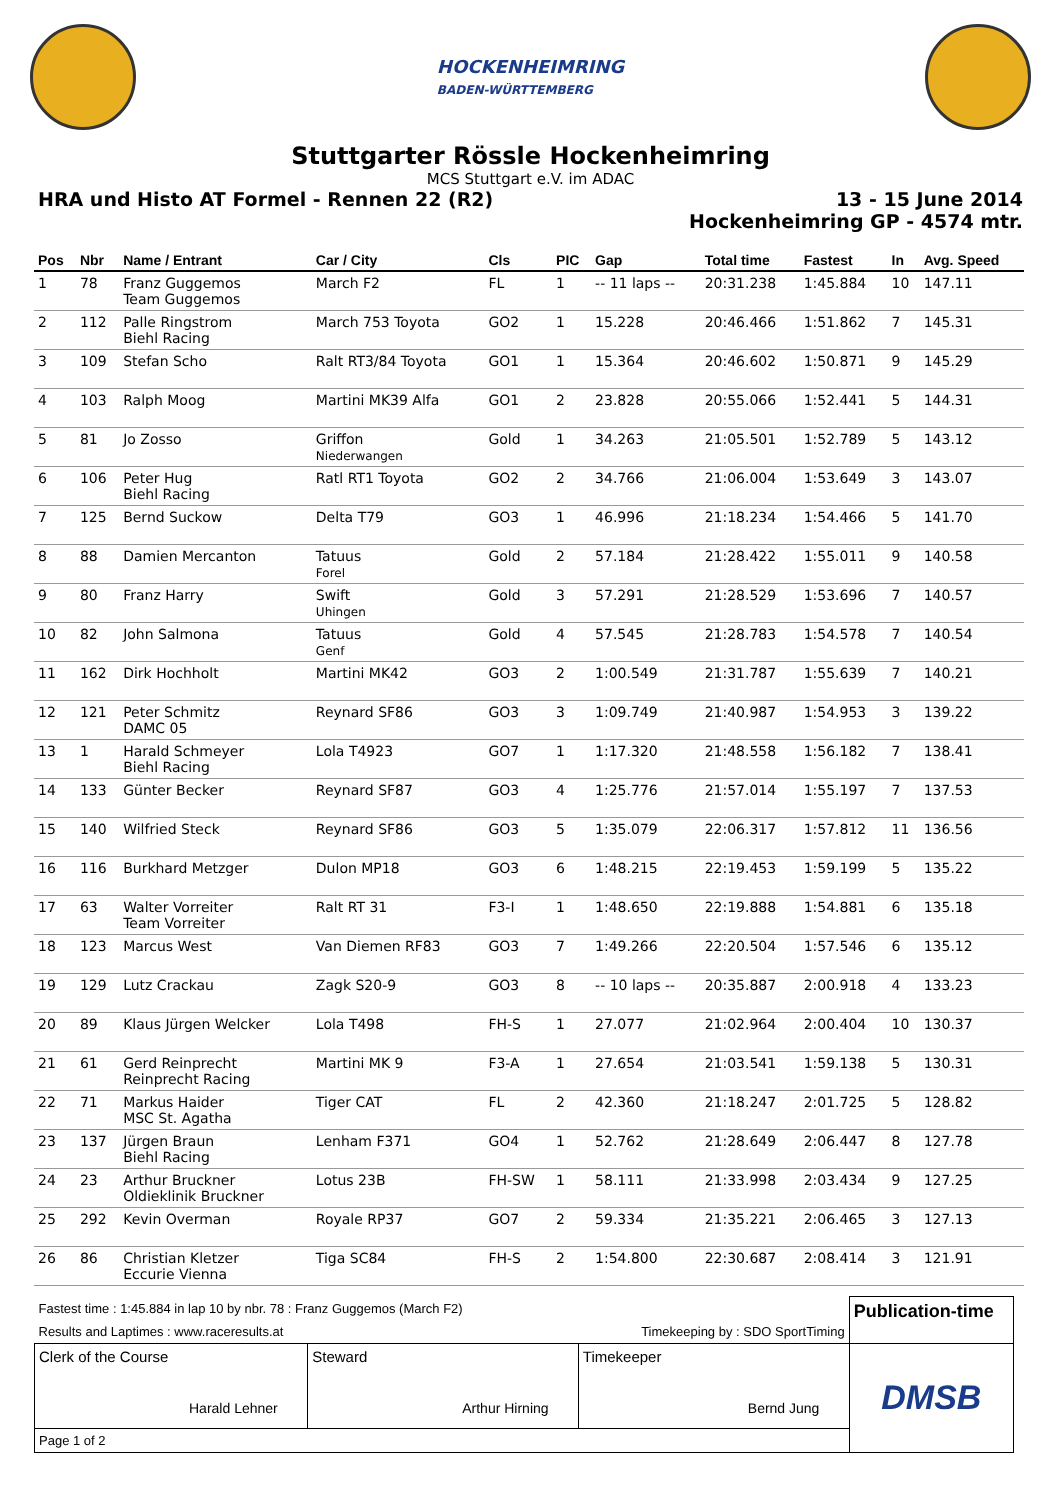HOCKENHEIMRING
BADEN-WÜRTTEMBERG
Stuttgarter Rössle Hockenheimring
MCS Stuttgart e.V. im ADAC
HRA und Histo AT Formel - Rennen 22 (R2)
13 - 15 June 2014
Hockenheimring GP - 4574 mtr.
| Pos | Nbr | Name / Entrant | Car / City | Cls | PIC | Gap | Total time | Fastest | In | Avg. Speed |
| --- | --- | --- | --- | --- | --- | --- | --- | --- | --- | --- |
| 1 | 78 | Franz Guggemos Team Guggemos | March F2 | FL | 1 | -- 11 laps -- | 20:31.238 | 1:45.884 | 10 | 147.11 |
| 2 | 112 | Palle Ringstrom Biehl Racing | March 753 Toyota | GO2 | 1 | 15.228 | 20:46.466 | 1:51.862 | 7 | 145.31 |
| 3 | 109 | Stefan Scho | Ralt RT3/84 Toyota | GO1 | 1 | 15.364 | 20:46.602 | 1:50.871 | 9 | 145.29 |
| 4 | 103 | Ralph Moog | Martini MK39 Alfa | GO1 | 2 | 23.828 | 20:55.066 | 1:52.441 | 5 | 144.31 |
| 5 | 81 | Jo Zosso | Griffon Niederwangen | Gold | 1 | 34.263 | 21:05.501 | 1:52.789 | 5 | 143.12 |
| 6 | 106 | Peter Hug Biehl Racing | Ratl RT1 Toyota | GO2 | 2 | 34.766 | 21:06.004 | 1:53.649 | 3 | 143.07 |
| 7 | 125 | Bernd Suckow | Delta T79 | GO3 | 1 | 46.996 | 21:18.234 | 1:54.466 | 5 | 141.70 |
| 8 | 88 | Damien Mercanton | Tatuus Forel | Gold | 2 | 57.184 | 21:28.422 | 1:55.011 | 9 | 140.58 |
| 9 | 80 | Franz Harry | Swift Uhingen | Gold | 3 | 57.291 | 21:28.529 | 1:53.696 | 7 | 140.57 |
| 10 | 82 | John Salmona | Tatuus Genf | Gold | 4 | 57.545 | 21:28.783 | 1:54.578 | 7 | 140.54 |
| 11 | 162 | Dirk Hochholt | Martini MK42 | GO3 | 2 | 1:00.549 | 21:31.787 | 1:55.639 | 7 | 140.21 |
| 12 | 121 | Peter Schmitz DAMC 05 | Reynard SF86 | GO3 | 3 | 1:09.749 | 21:40.987 | 1:54.953 | 3 | 139.22 |
| 13 | 1 | Harald Schmeyer Biehl Racing | Lola T4923 | GO7 | 1 | 1:17.320 | 21:48.558 | 1:56.182 | 7 | 138.41 |
| 14 | 133 | Günter Becker | Reynard SF87 | GO3 | 4 | 1:25.776 | 21:57.014 | 1:55.197 | 7 | 137.53 |
| 15 | 140 | Wilfried Steck | Reynard SF86 | GO3 | 5 | 1:35.079 | 22:06.317 | 1:57.812 | 11 | 136.56 |
| 16 | 116 | Burkhard Metzger | Dulon MP18 | GO3 | 6 | 1:48.215 | 22:19.453 | 1:59.199 | 5 | 135.22 |
| 17 | 63 | Walter Vorreiter Team Vorreiter | Ralt RT 31 | F3-I | 1 | 1:48.650 | 22:19.888 | 1:54.881 | 6 | 135.18 |
| 18 | 123 | Marcus West | Van Diemen RF83 | GO3 | 7 | 1:49.266 | 22:20.504 | 1:57.546 | 6 | 135.12 |
| 19 | 129 | Lutz Crackau | Zagk S20-9 | GO3 | 8 | -- 10 laps -- | 20:35.887 | 2:00.918 | 4 | 133.23 |
| 20 | 89 | Klaus Jürgen Welcker | Lola T498 | FH-S | 1 | 27.077 | 21:02.964 | 2:00.404 | 10 | 130.37 |
| 21 | 61 | Gerd Reinprecht Reinprecht Racing | Martini MK 9 | F3-A | 1 | 27.654 | 21:03.541 | 1:59.138 | 5 | 130.31 |
| 22 | 71 | Markus Haider MSC St. Agatha | Tiger CAT | FL | 2 | 42.360 | 21:18.247 | 2:01.725 | 5 | 128.82 |
| 23 | 137 | Jürgen Braun Biehl Racing | Lenham F371 | GO4 | 1 | 52.762 | 21:28.649 | 2:06.447 | 8 | 127.78 |
| 24 | 23 | Arthur Bruckner Oldieklinik Bruckner | Lotus 23B | FH-SW | 1 | 58.111 | 21:33.998 | 2:03.434 | 9 | 127.25 |
| 25 | 292 | Kevin Overman | Royale RP37 | GO7 | 2 | 59.334 | 21:35.221 | 2:06.465 | 3 | 127.13 |
| 26 | 86 | Christian Kletzer Eccurie Vienna | Tiga SC84 | FH-S | 2 | 1:54.800 | 22:30.687 | 2:08.414 | 3 | 121.91 |
| Fastest time : 1:45.884 in lap 10 by nbr. 78 : Franz Guggemos (March F2) | | | Publication-time |
| Results and Laptimes : www.raceresults.at | | Timekeeping by : SDO SportTiming | |
| Clerk of the Course Harald Lehner | Steward Arthur Hirning | Timekeeper Bernd Jung | DMSB |
| Page 1 of 2 | | | |